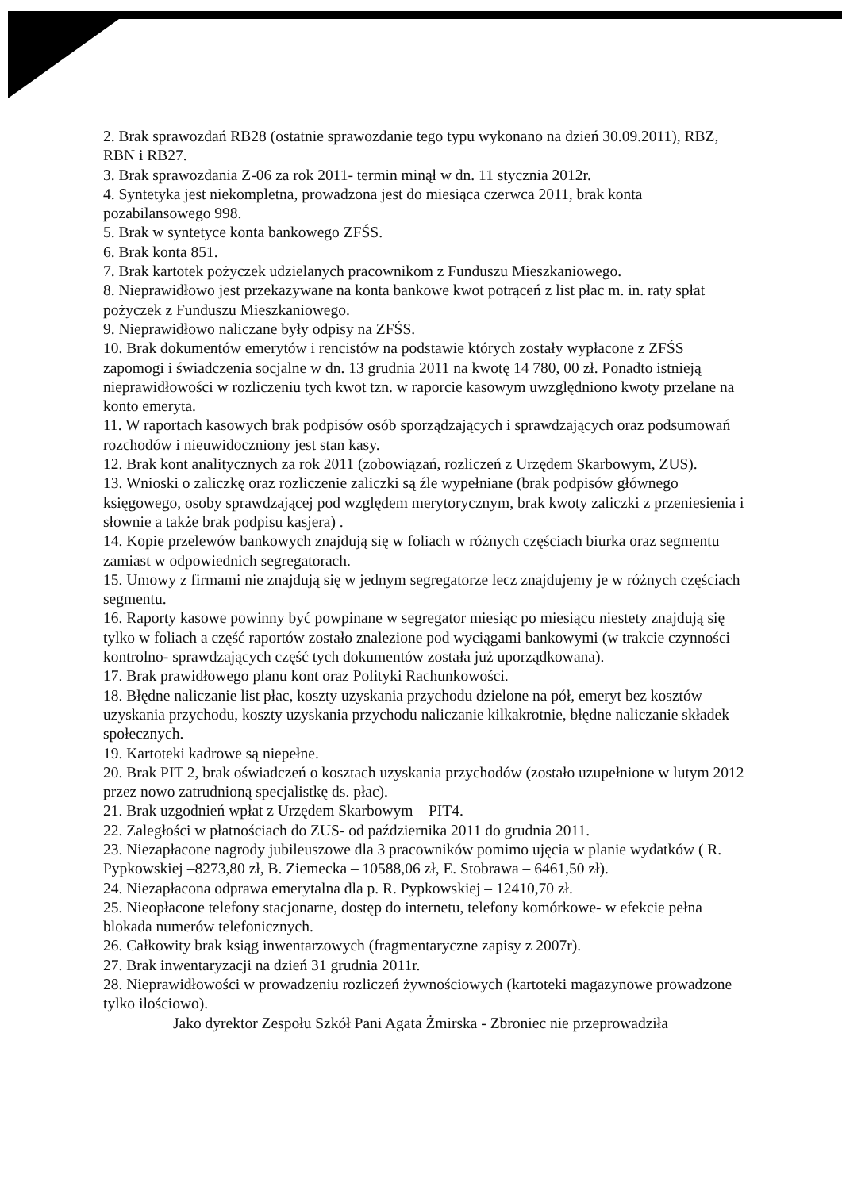2. Brak sprawozdań RB28 (ostatnie sprawozdanie tego typu wykonano na dzień 30.09.2011), RBZ, RBN i RB27.
3. Brak sprawozdania Z-06 za rok 2011- termin minął w dn. 11 stycznia 2012r.
4. Syntetyka jest niekompletna, prowadzona jest do miesiąca czerwca 2011, brak konta pozabilansowego 998.
5. Brak w syntetyce konta bankowego ZFŚS.
6. Brak konta 851.
7. Brak kartotek pożyczek udzielanych pracownikom z Funduszu Mieszkaniowego.
8. Nieprawidłowo jest przekazywane na konta bankowe kwot potrąceń z list płac m. in. raty spłat pożyczek z Funduszu Mieszkaniowego.
9. Nieprawidłowo naliczane były odpisy na ZFŚS.
10. Brak dokumentów emerytów i rencistów na podstawie których zostały wypłacone z ZFŚS zapomogi i świadczenia socjalne w dn. 13 grudnia 2011 na kwotę 14 780, 00 zł. Ponadto istnieją nieprawidłowości w rozliczeniu tych kwot tzn. w raporcie kasowym uwzględniono kwoty przelane na konto emeryta.
11. W raportach kasowych brak podpisów osób sporządzających i sprawdzających oraz podsumowań rozchodów i nieuwidoczniony jest stan kasy.
12. Brak kont analitycznych za rok 2011 (zobowiązań, rozliczeń z Urzędem Skarbowym, ZUS).
13. Wnioski o zaliczkę oraz rozliczenie zaliczki są źle wypełniane (brak podpisów głównego księgowego, osoby sprawdzającej pod względem merytorycznym, brak kwoty zaliczki z przeniesienia i słownie a także brak podpisu kasjera) .
14. Kopie przelewów bankowych znajdują się w foliach w różnych częściach biurka oraz segmentu zamiast w odpowiednich segregatorach.
15. Umowy z firmami nie znajdują się w jednym segregatorze lecz znajdujemy je w różnych częściach segmentu.
16. Raporty kasowe powinny być powpinane w segregator miesiąc po miesiącu niestety znajdują się tylko w foliach a część raportów zostało znalezione pod wyciągami bankowymi (w trakcie czynności kontrolno- sprawdzających część tych dokumentów została już uporządkowana).
17. Brak prawidłowego planu kont oraz Polityki Rachunkowości.
18. Błędne naliczanie list płac, koszty uzyskania przychodu dzielone na pół, emeryt bez kosztów uzyskania przychodu, koszty uzyskania przychodu naliczanie kilkakrotnie, błędne naliczanie składek społecznych.
19. Kartoteki kadrowe są niepełne.
20. Brak PIT 2, brak oświadczeń o kosztach uzyskania przychodów (zostało uzupełnione w lutym 2012 przez nowo zatrudnioną specjalistkę ds. płac).
21. Brak uzgodnień wpłat z Urzędem Skarbowym – PIT4.
22. Zaległości w płatnościach do ZUS- od października 2011 do grudnia 2011.
23. Niezapłacone nagrody jubileuszowe dla 3 pracowników pomimo ujęcia w planie wydatków ( R. Pypkowskiej –8273,80 zł, B. Ziemecka – 10588,06 zł, E. Stobrawa – 6461,50 zł).
24. Niezapłacona odprawa emerytalna dla p. R. Pypkowskiej – 12410,70 zł.
25. Nieopłacone telefony stacjonarne, dostęp do internetu, telefony komórkowe- w efekcie pełna blokada numerów telefonicznych.
26. Całkowity brak ksiąg inwentarzowych (fragmentaryczne zapisy z 2007r).
27. Brak inwentaryzacji na dzień 31 grudnia 2011r.
28. Nieprawidłowości w prowadzeniu rozliczeń żywnościowych (kartoteki magazynowe prowadzone tylko ilościowo).
Jako dyrektor Zespołu Szkół Pani Agata Żmirska - Zbroniec nie przeprowadziła